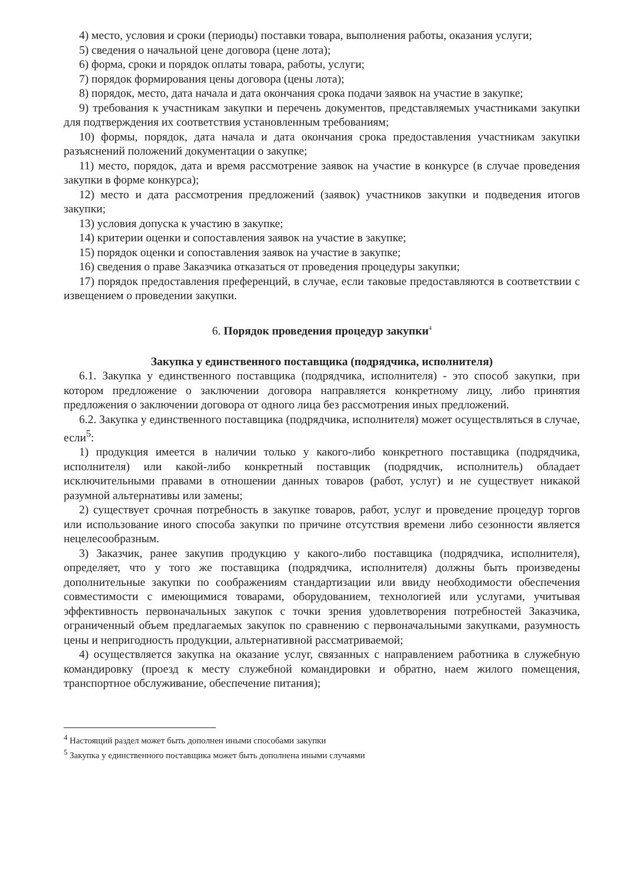4) место, условия и сроки (периоды) поставки товара, выполнения работы, оказания услуги;
5) сведения о начальной цене договора (цене лота);
6) форма, сроки и порядок оплаты товара, работы, услуги;
7) порядок формирования цены договора (цены лота);
8) порядок, место, дата начала и дата окончания срока подачи заявок на участие в закупке;
9) требования к участникам закупки и перечень документов, представляемых участниками закупки для подтверждения их соответствия установленным требованиям;
10) формы, порядок, дата начала и дата окончания срока предоставления участникам закупки разъяснений положений документации о закупке;
11) место, порядок, дата и время рассмотрение заявок на участие в конкурсе (в случае проведения закупки в форме конкурса);
12) место и дата рассмотрения предложений (заявок) участников закупки и подведения итогов закупки;
13) условия допуска к участию в закупке;
14) критерии оценки и сопоставления заявок на участие в закупке;
15) порядок оценки и сопоставления заявок на участие в закупке;
16) сведения о праве Заказчика отказаться от проведения процедуры закупки;
17) порядок предоставления преференций, в случае, если таковые предоставляются в соответствии с извещением о проведении закупки.
6. Порядок проведения процедур закупки<sup>4</sup>
Закупка у единственного поставщика (подрядчика, исполнителя)
6.1. Закупка у единственного поставщика (подрядчика, исполнителя) - это способ закупки, при котором предложение о заключении договора направляется конкретному лицу, либо принятия предложения о заключении договора от одного лица без рассмотрения иных предложений.
6.2. Закупка у единственного поставщика (подрядчика, исполнителя) может осуществляться в случае, если<sup>5</sup>:
1) продукция имеется в наличии только у какого-либо конкретного поставщика (подрядчика, исполнителя) или какой-либо конкретный поставщик (подрядчик, исполнитель) обладает исключительными правами в отношении данных товаров (работ, услуг) и не существует никакой разумной альтернативы или замены;
2) существует срочная потребность в закупке товаров, работ, услуг и проведение процедур торгов или использование иного способа закупки по причине отсутствия времени либо сезонности является нецелесообразным.
3) Заказчик, ранее закупив продукцию у какого-либо поставщика (подрядчика, исполнителя), определяет, что у того же поставщика (подрядчика, исполнителя) должны быть произведены дополнительные закупки по соображениям стандартизации или ввиду необходимости обеспечения совместимости с имеющимися товарами, оборудованием, технологией или услугами, учитывая эффективность первоначальных закупок с точки зрения удовлетворения потребностей Заказчика, ограниченный объем предлагаемых закупок по сравнению с первоначальными закупками, разумность цены и непригодность продукции, альтернативной рассматриваемой;
4) осуществляется закупка на оказание услуг, связанных с направлением работника в служебную командировку (проезд к месту служебной командировки и обратно, наем жилого помещения, транспортное обслуживание, обеспечение питания);
<sup>4</sup> Настоящий раздел может быть дополнен иными способами закупки
<sup>5</sup> Закупка у единственного поставщика может быть дополнена иными случаями